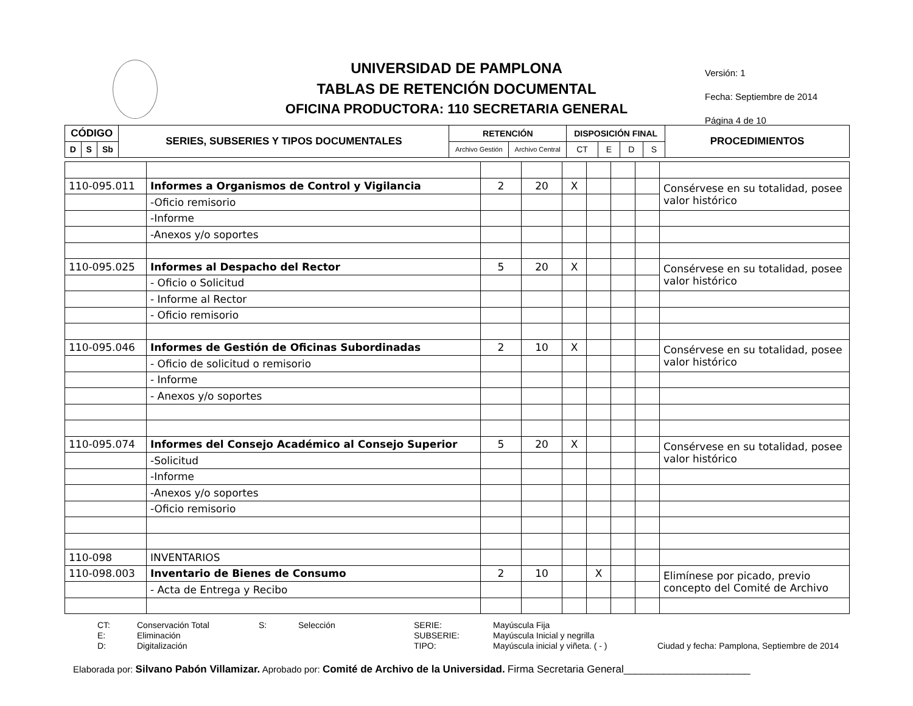UNIVERSIDAD DE PAMPLONA
TABLAS DE RETENCIÓN DOCUMENTAL
OFICINA PRODUCTORA: 110 SECRETARIA GENERAL
Versión: 1
Fecha: Septiembre de 2014
Página 4 de 10
| CÓDIGO | | | SERIES, SUBSERIES Y TIPOS DOCUMENTALES | RETENCIÓN | | DISPOSICIÓN FINAL | | | | PROCEDIMIENTOS |
| --- | --- | --- | --- | --- | --- | --- | --- | --- | --- | --- |
| D | S | Sb | | Archivo Gestión | Archivo Central | CT | E | D | S | |
| 110-095.011 | Informes a Organismos de Control y Vigilancia | 2 | 20 | X | | | | Consérvese en su totalidad, posee valor histórico |
| | -Oficio remisorio | | | | | | | |
| | -Informe | | | | | | | |
| | -Anexos y/o soportes | | | | | | | |
| 110-095.025 | Informes al Despacho del Rector | 5 | 20 | X | | | | Consérvese en su totalidad, posee valor histórico |
| | - Oficio o Solicitud | | | | | | | |
| | - Informe al Rector | | | | | | | |
| | - Oficio remisorio | | | | | | | |
| 110-095.046 | Informes de Gestión de Oficinas Subordinadas | 2 | 10 | X | | | | Consérvese en su totalidad, posee valor histórico |
| | - Oficio de solicitud o remisorio | | | | | | | |
| | - Informe | | | | | | | |
| | - Anexos y/o soportes | | | | | | | |
| 110-095.074 | Informes del Consejo Académico al Consejo Superior | 5 | 20 | X | | | | Consérvese en su totalidad, posee valor histórico |
| | -Solicitud | | | | | | | |
| | -Informe | | | | | | | |
| | -Anexos y/o soportes | | | | | | | |
| | -Oficio remisorio | | | | | | | |
| 110-098 | INVENTARIOS | | | | | | | |
| 110-098.003 | Inventario de Bienes de Consumo | 2 | 10 | | X | | | Elimínese por picado, previo concepto del Comité de Archivo |
| | - Acta de Entrega y Recibo | | | | | | | |
CT: Conservación Total S: Selección SERIE: Mayúscula Fija E: Eliminación SUBSERIE: Mayúscula Inicial y negrilla D: Digitalización TIPO: Mayúscula inicial y viñeta. ( - ) Ciudad y fecha: Pamplona, Septiembre de 2014
Elaborada por: Silvano Pabón Villamizar. Aprobado por: Comité de Archivo de la Universidad. Firma Secretaria General______________________